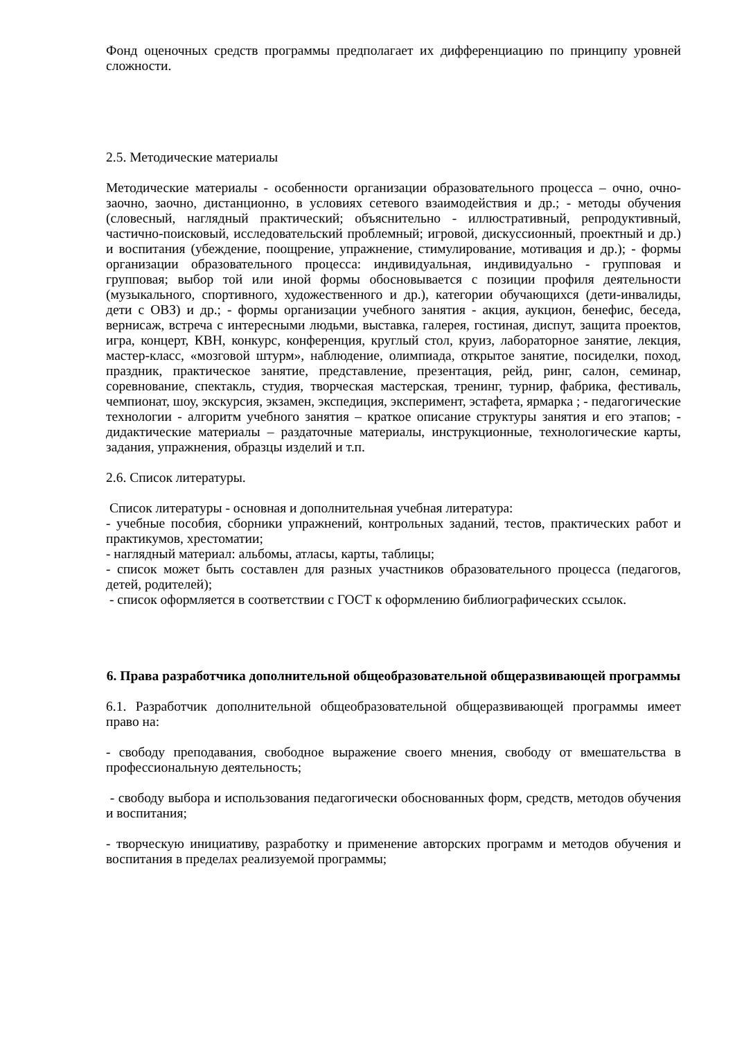Фонд оценочных средств программы предполагает их дифференциацию по принципу уровней сложности.
2.5. Методические материалы
Методические материалы - особенности организации образовательного процесса – очно, очно-заочно, заочно, дистанционно, в условиях сетевого взаимодействия и др.; - методы обучения (словесный, наглядный практический; объяснительно - иллюстративный, репродуктивный, частично-поисковый, исследовательский проблемный; игровой, дискуссионный, проектный и др.) и воспитания (убеждение, поощрение, упражнение, стимулирование, мотивация и др.); - формы организации образовательного процесса: индивидуальная, индивидуально - групповая и групповая; выбор той или иной формы обосновывается с позиции профиля деятельности (музыкального, спортивного, художественного и др.), категории обучающихся (дети-инвалиды, дети с ОВЗ) и др.; - формы организации учебного занятия - акция, аукцион, бенефис, беседа, вернисаж, встреча с интересными людьми, выставка, галерея, гостиная, диспут, защита проектов, игра, концерт, КВН, конкурс, конференция, круглый стол, круиз, лабораторное занятие, лекция, мастер-класс, «мозговой штурм», наблюдение, олимпиада, открытое занятие, посиделки, поход, праздник, практическое занятие, представление, презентация, рейд, ринг, салон, семинар, соревнование, спектакль, студия, творческая мастерская, тренинг, турнир, фабрика, фестиваль, чемпионат, шоу, экскурсия, экзамен, экспедиция, эксперимент, эстафета, ярмарка ; - педагогические технологии - алгоритм учебного занятия – краткое описание структуры занятия и его этапов; - дидактические материалы – раздаточные материалы, инструкционные, технологические карты, задания, упражнения, образцы изделий и т.п.
2.6. Список литературы.
Список литературы - основная и дополнительная учебная литература:
- учебные пособия, сборники упражнений, контрольных заданий, тестов, практических работ и практикумов, хрестоматии;
- наглядный материал: альбомы, атласы, карты, таблицы;
- список может быть составлен для разных участников образовательного процесса (педагогов, детей, родителей);
- список оформляется в соответствии с ГОСТ к оформлению библиографических ссылок.
6. Права разработчика дополнительной общеобразовательной общеразвивающей программы
6.1. Разработчик дополнительной общеобразовательной общеразвивающей программы имеет право на:
- свободу преподавания, свободное выражение своего мнения, свободу от вмешательства в профессиональную деятельность;
- свободу выбора и использования педагогически обоснованных форм, средств, методов обучения и воспитания;
- творческую инициативу, разработку и применение авторских программ и методов обучения и воспитания в пределах реализуемой программы;